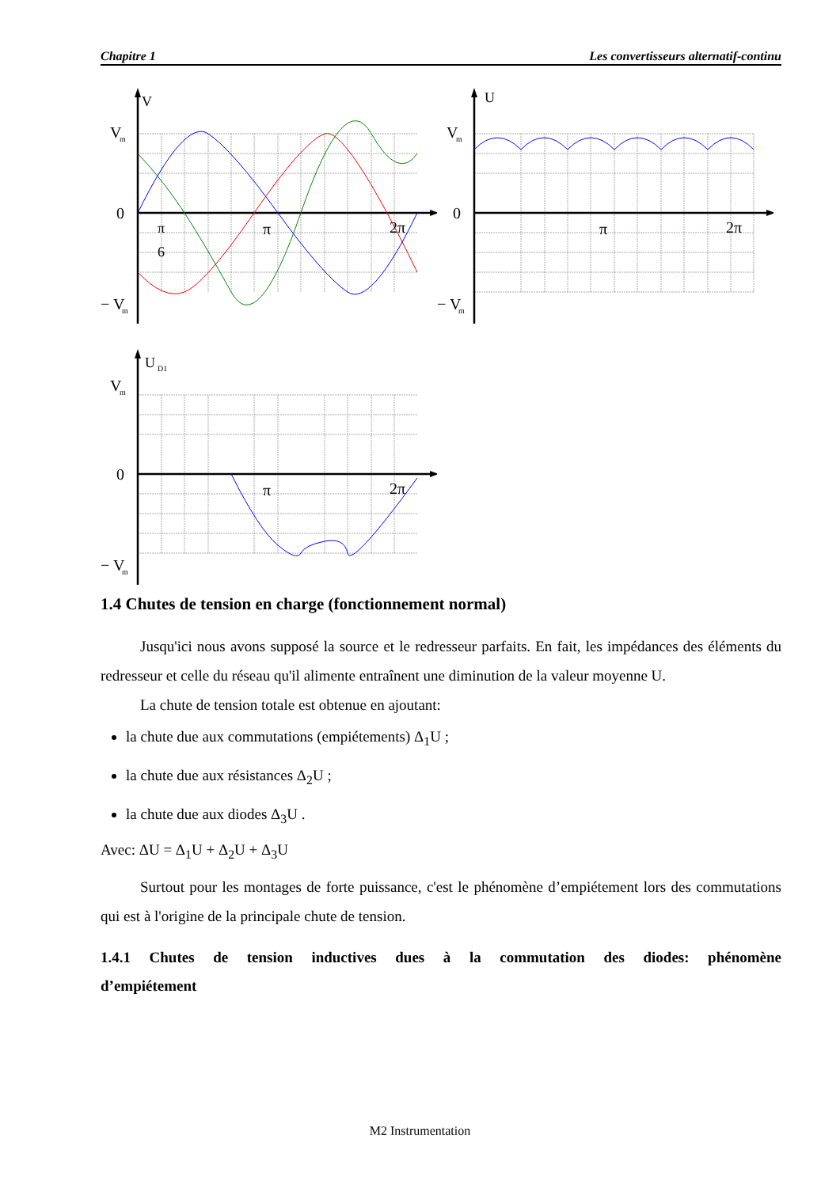Chapitre 1 Les convertisseurs alternatif-continu
V
V
m
0
π
6
π
2π
− V
m
U
V
m
0
π
2π
− V
m
U
D1
V
m
0
π
2π
− V
m
1.4 Chutes de tension en charge (fonctionnement normal)
Jusqu'ici nous avons supposé la source et le redresseur parfaits. En fait, les impédances des éléments du redresseur et celle du réseau qu'il alimente entraînent une diminution de la valeur moyenne U.
La chute de tension totale est obtenue en ajoutant:
la chute due aux commutations (empiétements) Δ<sub>1</sub>U ;
la chute due aux résistances Δ<sub>2</sub>U ;
la chute due aux diodes Δ<sub>3</sub>U .
Avec: ΔU = Δ<sub>1</sub>U + Δ<sub>2</sub>U + Δ<sub>3</sub>U
Surtout pour les montages de forte puissance, c'est le phénomène d’empiétement lors des commutations qui est à l'origine de la principale chute de tension.
1.4.1 Chutes de tension inductives dues à la commutation des diodes: phénomène d’empiétement
M2 Instrumentation